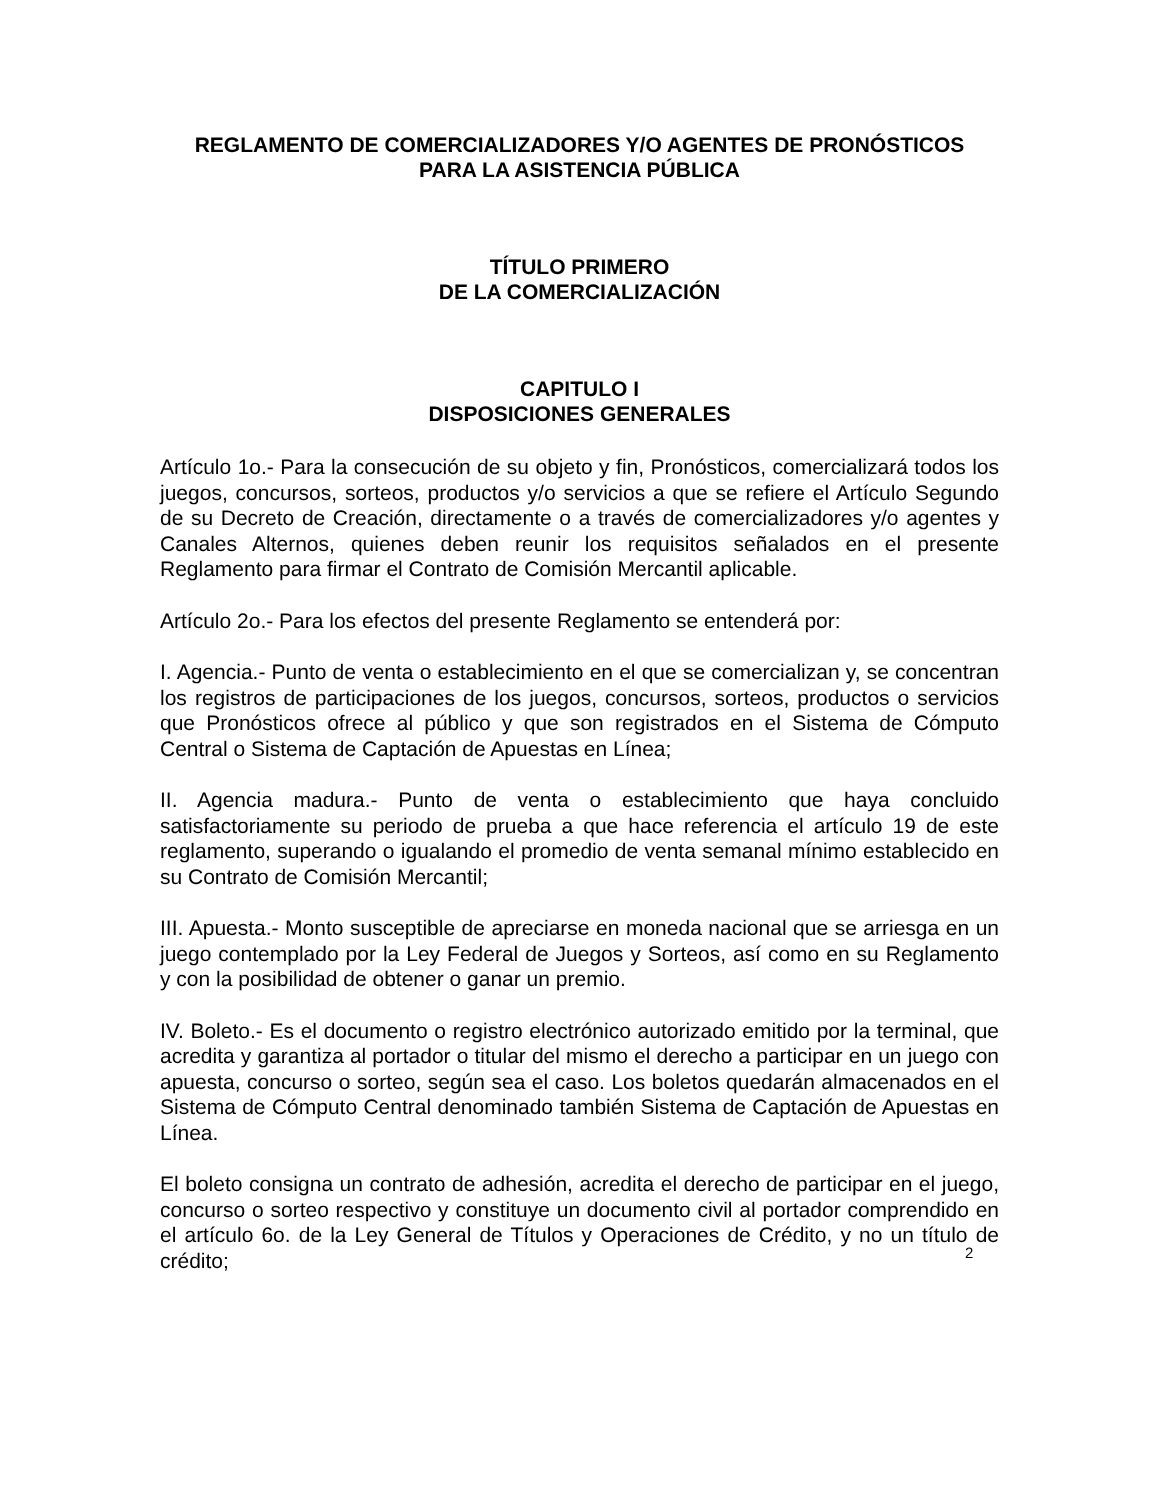REGLAMENTO DE COMERCIALIZADORES Y/O AGENTES DE PRONÓSTICOS
PARA LA ASISTENCIA PÚBLICA
TÍTULO PRIMERO
DE LA COMERCIALIZACIÓN
CAPITULO I
DISPOSICIONES GENERALES
Artículo 1o.- Para la consecución de su objeto y fin, Pronósticos, comercializará todos los juegos, concursos, sorteos, productos y/o servicios a que se refiere el Artículo Segundo de su Decreto de Creación, directamente o a través de comercializadores y/o agentes y Canales Alternos, quienes deben reunir los requisitos señalados en el presente Reglamento para firmar el Contrato de Comisión Mercantil aplicable.
Artículo 2o.- Para los efectos del presente Reglamento se entenderá por:
I. Agencia.- Punto de venta o establecimiento en el que se comercializan y, se concentran los registros de participaciones de los juegos, concursos, sorteos, productos o servicios que Pronósticos ofrece al público y que son registrados en el Sistema de Cómputo Central o Sistema de Captación de Apuestas en Línea;
II. Agencia madura.- Punto de venta o establecimiento que haya concluido satisfactoriamente su periodo de prueba a que hace referencia el artículo 19 de este reglamento, superando o igualando el promedio de venta semanal mínimo establecido en su Contrato de Comisión Mercantil;
III. Apuesta.- Monto susceptible de apreciarse en moneda nacional que se arriesga en un juego contemplado por la Ley Federal de Juegos y Sorteos, así como en su Reglamento y con la posibilidad de obtener o ganar un premio.
IV. Boleto.- Es el documento o registro electrónico autorizado emitido por la terminal, que acredita y garantiza al portador o titular del mismo el derecho a participar en un juego con apuesta, concurso o sorteo, según sea el caso. Los boletos quedarán almacenados en el Sistema de Cómputo Central denominado también Sistema de Captación de Apuestas en Línea.
El boleto consigna un contrato de adhesión, acredita el derecho de participar en el juego, concurso o sorteo respectivo y constituye un documento civil al portador comprendido en el artículo 6o. de la Ley General de Títulos y Operaciones de Crédito, y no un título de crédito;
2